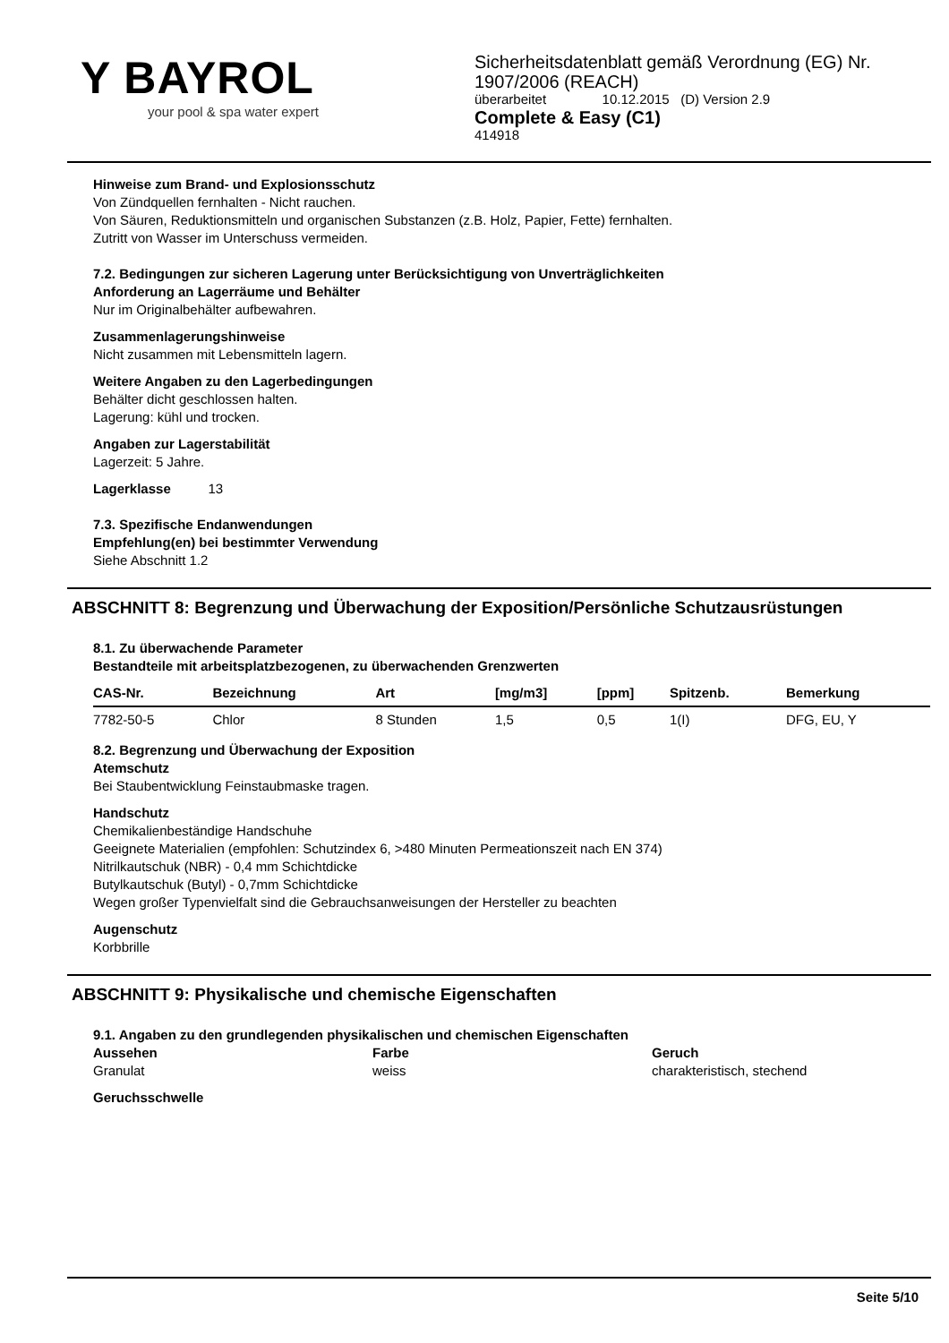Y BAYROL
your pool & spa water expert
Sicherheitsdatenblatt gemäß Verordnung (EG) Nr.
1907/2006 (REACH)
überarbeitet 10.12.2015 (D) Version 2.9
Complete & Easy (C1)
414918
Hinweise zum Brand- und Explosionsschutz
Von Zündquellen fernhalten - Nicht rauchen.
Von Säuren, Reduktionsmitteln und organischen Substanzen (z.B. Holz, Papier, Fette) fernhalten.
Zutritt von Wasser im Unterschuss vermeiden.
7.2. Bedingungen zur sicheren Lagerung unter Berücksichtigung von Unverträglichkeiten
Anforderung an Lagerräume und Behälter
Nur im Originalbehälter aufbewahren.
Zusammenlagerungshinweise
Nicht zusammen mit Lebensmitteln lagern.
Weitere Angaben zu den Lagerbedingungen
Behälter dicht geschlossen halten.
Lagerung: kühl und trocken.
Angaben zur Lagerstabilität
Lagerzeit: 5 Jahre.
Lagerklasse 13
7.3. Spezifische Endanwendungen
Empfehlung(en) bei bestimmter Verwendung
Siehe Abschnitt 1.2
ABSCHNITT 8: Begrenzung und Überwachung der Exposition/Persönliche Schutzausrüstungen
8.1. Zu überwachende Parameter
Bestandteile mit arbeitsplatzbezogenen, zu überwachenden Grenzwerten
| CAS-Nr. | Bezeichnung | Art | [mg/m3] | [ppm] | Spitzenb. | Bemerkung |
| --- | --- | --- | --- | --- | --- | --- |
| 7782-50-5 | Chlor | 8 Stunden | 1,5 | 0,5 | 1(I) | DFG, EU, Y |
8.2. Begrenzung und Überwachung der Exposition
Atemschutz
Bei Staubentwicklung Feinstaubmaske tragen.
Handschutz
Chemikalienbeständige Handschuhe
Geeignete Materialien (empfohlen: Schutzindex 6, >480 Minuten Permeationszeit nach EN 374)
Nitrilkautschuk (NBR) - 0,4 mm Schichtdicke
Butylkautschuk (Butyl) - 0,7mm Schichtdicke
Wegen großer Typenvielfalt sind die Gebrauchsanweisungen der Hersteller zu beachten
Augenschutz
Korbbrille
ABSCHNITT 9: Physikalische und chemische Eigenschaften
9.1. Angaben zu den grundlegenden physikalischen und chemischen Eigenschaften
Aussehen
Granulat
Farbe
weiss
Geruch
charakteristisch, stechend
Geruchsschwelle
Seite 5/10